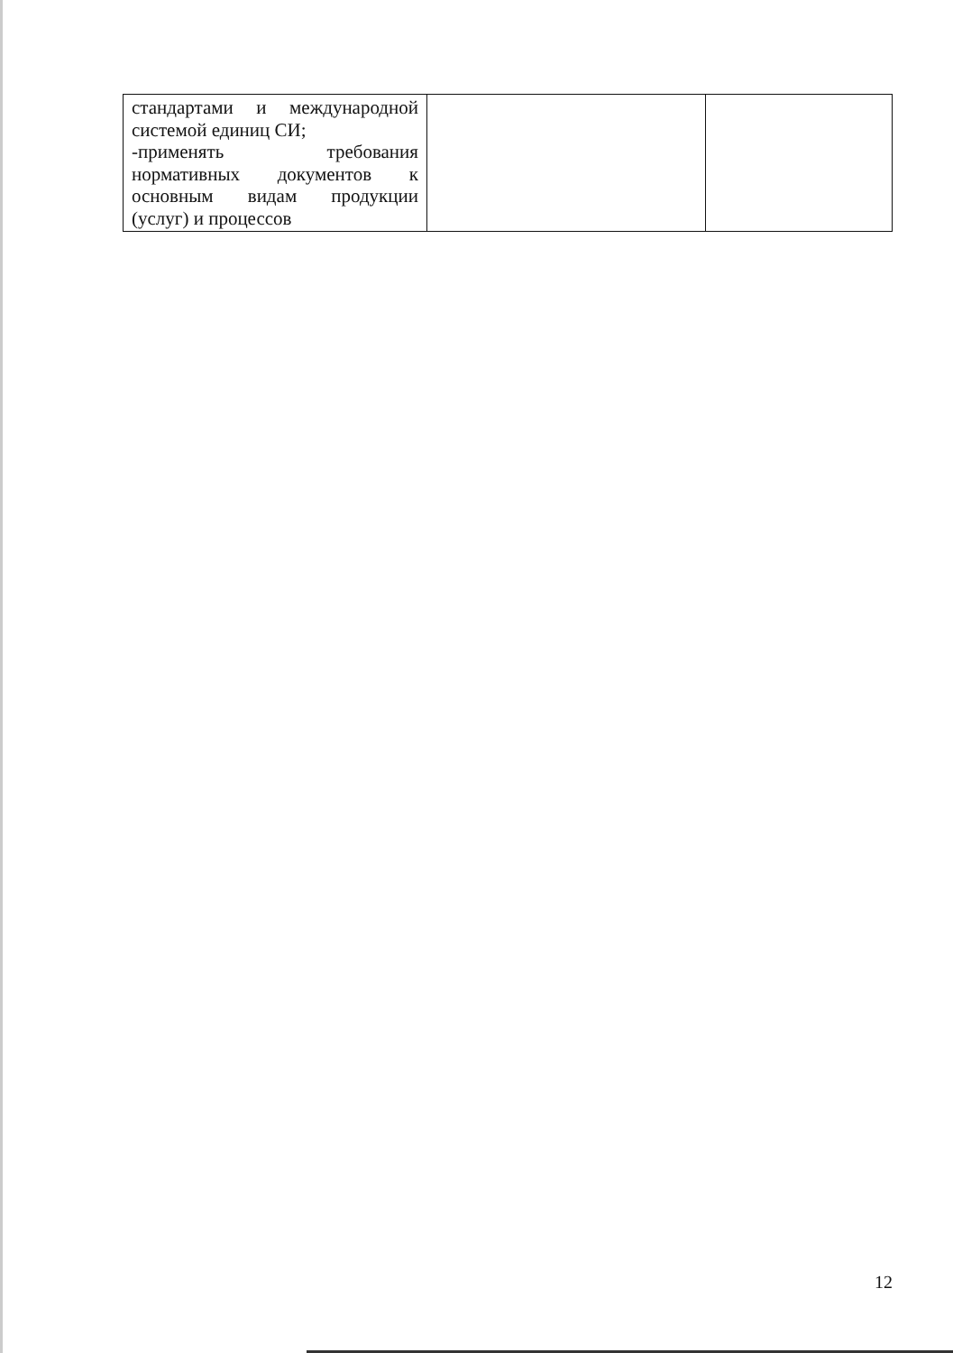| стандартами и международной системой единиц СИ; -применять требования нормативных документов к основным видам продукции (услуг) и процессов | | |
12